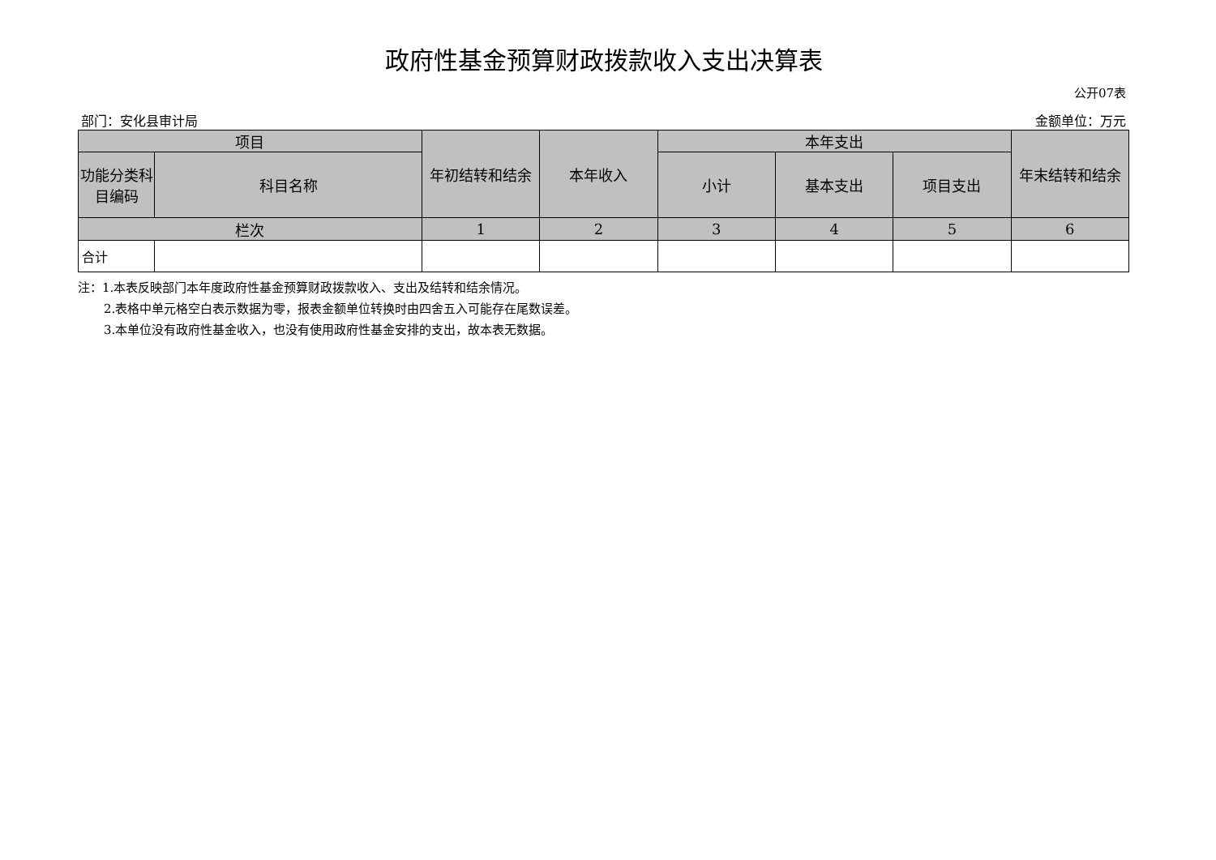政府性基金预算财政拨款收入支出决算表
公开07表
部门：安化县审计局 金额单位：万元
| 项目 | | 年初结转和结余 | 本年收入 | 本年支出 | | | 年末结转和结余 |
| --- | --- | --- | --- | --- | --- | --- | --- |
| 功能分类科目编码 | 科目名称 | | | 小计 | 基本支出 | 项目支出 | |
| 栏次 | | 1 | 2 | 3 | 4 | 5 | 6 |
| 合计 | | | | | | | |
注：1.本表反映部门本年度政府性基金预算财政拨款收入、支出及结转和结余情况。
2.表格中单元格空白表示数据为零，报表金额单位转换时由四舍五入可能存在尾数误差。
3.本单位没有政府性基金收入，也没有使用政府性基金安排的支出，故本表无数据。